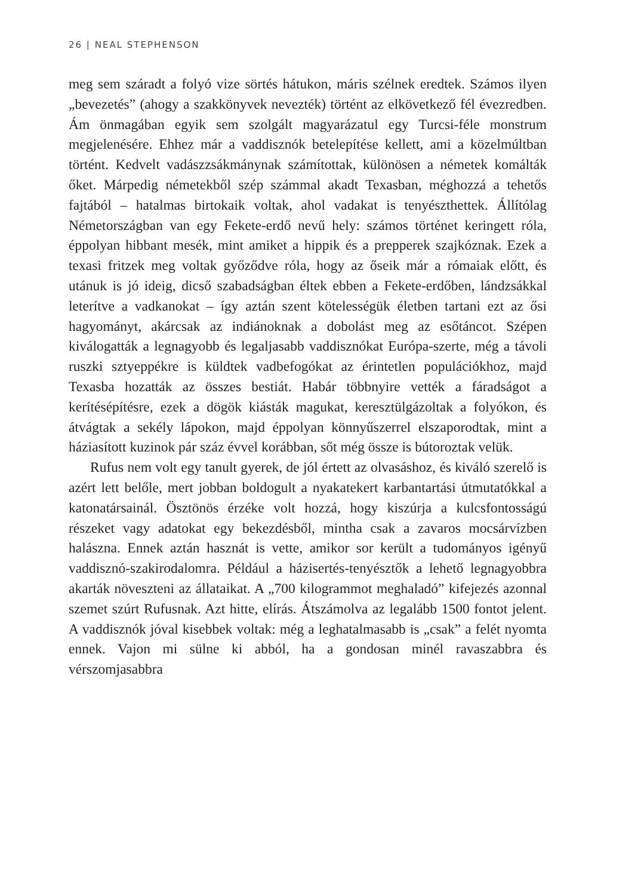26 | NEAL STEPHENSON
meg sem száradt a folyó vize sörtés hátukon, máris szélnek eredtek. Számos ilyen „bevezetés” (ahogy a szakkönyvek nevezték) történt az elkövetkező fél évezredben. Ám önmagában egyik sem szolgált magyarázatul egy Turcsi-féle monstrum megjelenésére. Ehhez már a vaddisznók betelepítése kellett, ami a közelmúltban történt. Kedvelt vadászzsákmánynak számítottak, különösen a németek komálták őket. Márpedig németekből szép számmal akadt Texasban, méghozzá a tehetős fajtából – hatalmas birtokaik voltak, ahol vadakat is tenyészthettek. Állítólag Németországban van egy Fekete-erdő nevű hely: számos történet keringett róla, éppolyan hibbant mesék, mint amiket a hippik és a prepperek szajkóznak. Ezek a texasi fritzek meg voltak győződve róla, hogy az őseik már a rómaiak előtt, és utánuk is jó ideig, dicső szabadságban éltek ebben a Fekete-erdőben, lándzsákkal leterítve a vadkanokat – így aztán szent kötelességük életben tartani ezt az ősi hagyományt, akárcsak az indiánoknak a dobolást meg az esőtáncot. Szépen kiválogatták a legnagyobb és legaljasabb vaddisznókat Európa-szerte, még a távoli ruszki sztyeppékre is küldtek vadbefogókat az érintetlen populációkhoz, majd Texasba hozatták az összes bestiát. Habár többnyire vették a fáradságot a kerítésépítésre, ezek a dögök kiásták magukat, keresztülgázoltak a folyókon, és átvágtak a sekély lápokon, majd éppolyan könnyűszerrel elszaporodtak, mint a háziasított kuzinok pár száz évvel korábban, sőt még össze is bútoroztak velük.
Rufus nem volt egy tanult gyerek, de jól értett az olvasáshoz, és kiváló szerelő is azért lett belőle, mert jobban boldogult a nyakatekert karbantartási útmutatókkal a katonatársainál. Ösztönös érzéke volt hozzá, hogy kiszúrja a kulcsfontosságú részeket vagy adatokat egy bekezdésből, mintha csak a zavaros mocsárvízben halászna. Ennek aztán hasznát is vette, amikor sor került a tudományos igényű vaddisznó-szakirodalomra. Például a házisertés-tenyésztők a lehető legnagyobbra akarták növeszteni az állataikat. A „700 kilogrammot meghaladó” kifejezés azonnal szemet szúrt Rufusnak. Azt hitte, elírás. Átszámolva az legalább 1500 fontot jelent. A vaddisznók jóval kisebbek voltak: még a leghatalmasabb is „csak” a felét nyomta ennek. Vajon mi sülne ki abból, ha a gondosan minél ravaszabbra és vérszomjasabbra